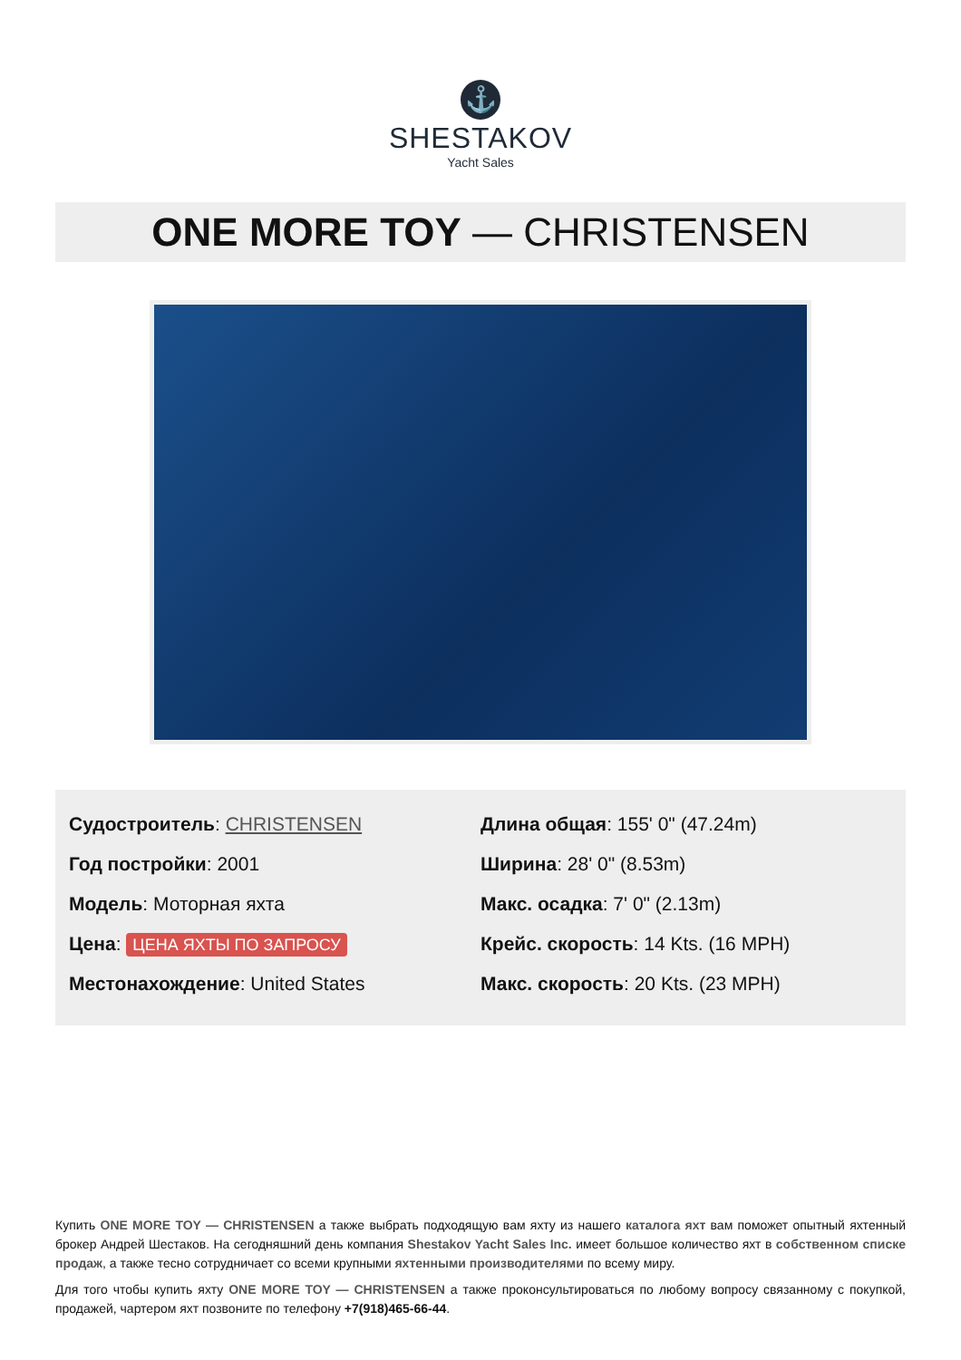⚓
SHESTAKOV
Yacht Sales
ONE MORE TOY — CHRISTENSEN
Судостроитель: CHRISTENSEN
Год постройки: 2001
Модель: Моторная яхта
Цена: ЦЕНА ЯХТЫ ПО ЗАПРОСУ
Местонахождение: United States
Длина общая: 155' 0" (47.24m)
Ширина: 28' 0" (8.53m)
Макс. осадка: 7' 0" (2.13m)
Крейс. скорость: 14 Kts. (16 MPH)
Макс. скорость: 20 Kts. (23 MPH)
Купить ONE MORE TOY — CHRISTENSEN а также выбрать подходящую вам яхту из нашего каталога яхт вам поможет опытный яхтенный брокер Андрей Шестаков. На сегодняшний день компания Shestakov Yacht Sales Inc. имеет большое количество яхт в собственном списке продаж, а также тесно сотрудничает со всеми крупными яхтенными производителями по всему миру.
Для того чтобы купить яхту ONE MORE TOY — CHRISTENSEN а также проконсультироваться по любому вопросу связанному с покупкой, продажей, чартером яхт позвоните по телефону +7(918)465-66-44.